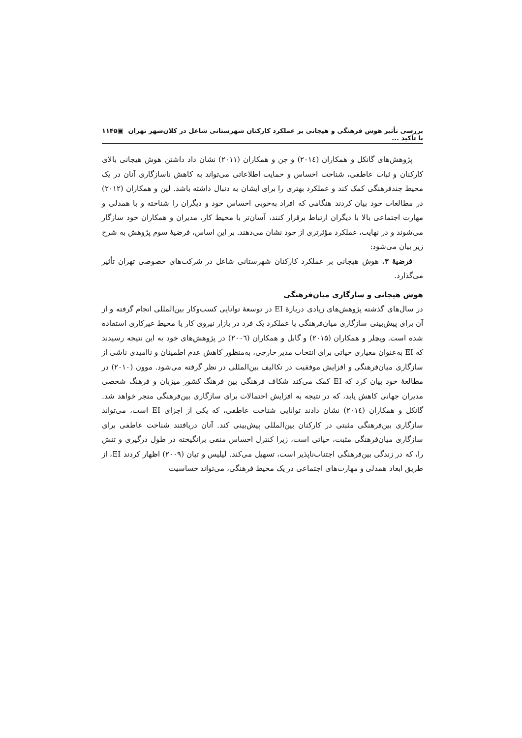بررسی تأثیر هوش فرهنگی و هیجانی بر عملکرد کارکنان شهرستانی شاغل در کلان‌شهر تهران با تأکید ... ▣۱۱۴۵
پژوهش‌های گانکل و همکاران (۲۰۱٤) و چن و همکاران (۲۰۱۱) نشان داد داشتن هوش هیجانی بالای کارکنان و ثبات عاطفی، شناخت احساس و حمایت اطلاعاتی می‌تواند به کاهش ناسازگاری آنان در یک محیط چندفرهنگی کمک کند و عملکرد بهتری را برای ایشان به دنبال داشته باشد. لین و همکاران (۲۰۱۲) در مطالعات خود بیان کردند هنگامی که افراد به‌خوبی احساس خود و دیگران را شناخته و با همدلی و مهارت اجتماعی بالا با دیگران ارتباط برقرار کنند، آسان‌تر با محیط کار، مدیران و همکاران خود سازگار می‌شوند و در نهایت، عملکرد مؤثرتری از خود نشان می‌دهند. بر این اساس، فرضیهٔ سوم پژوهش به شرح زیر بیان می‌شود:
فرضیهٔ ۳. هوش هیجانی بر عملکرد کارکنان شهرستانی شاغل در شرکت‌های خصوصی تهران تأثیر می‌گذارد.
هوش هیجانی و سازگاری میان‌فرهنگی
در سال‌های گذشته پژوهش‌های زیادی دربارهٔ EI در توسعهٔ توانایی کسب‌وکار بین‌المللی انجام گرفته و از آن برای پیش‌بینی سازگاری میان‌فرهنگی یا عملکرد یک فرد در بازار نیروی کار یا محیط غیرکاری استفاده شده است. ویچلر و همکاران (۲۰۱۵) و گابل و همکاران (۲۰۰٦) در پژوهش‌های خود به این نتیجه رسیدند که EI به‌عنوان معیاری حیاتی برای انتخاب مدیر خارجی، به‌منظور کاهش عدم اطمینان و ناامیدی ناشی از سازگاری میان‌فرهنگی و افزایش موفقیت در تکالیف بین‌المللی در نظر گرفته می‌شود. موون (۲۰۱۰) در مطالعهٔ خود بیان کرد که EI کمک می‌کند شکاف فرهنگی بین فرهنگ کشور میزبان و فرهنگ شخصی مدیران جهانی کاهش یابد، که در نتیجه به افزایش احتمالات برای سازگاری بین‌فرهنگی منجر خواهد شد. گانکل و همکاران (۲۰۱٤) نشان دادند توانایی شناخت عاطفی، که یکی از اجزای EI است، می‌تواند سازگاری بین‌فرهنگی مثبتی در کارکنان بین‌المللی پیش‌بینی کند. آنان دریافتند شناخت عاطفی برای سازگاری میان‌فرهنگی مثبت، حیاتی است، زیرا کنترل احساس منفی برانگیخته در طول درگیری و تنش را، که در زندگی بین‌فرهنگی اجتناب‌ناپذیر است، تسهیل می‌کند. لیلیس و تیان (۲۰۰۹) اظهار کردند EI، از طریق ابعاد همدلی و مهارت‌های اجتماعی در یک محیط فرهنگی، می‌تواند حساسیت